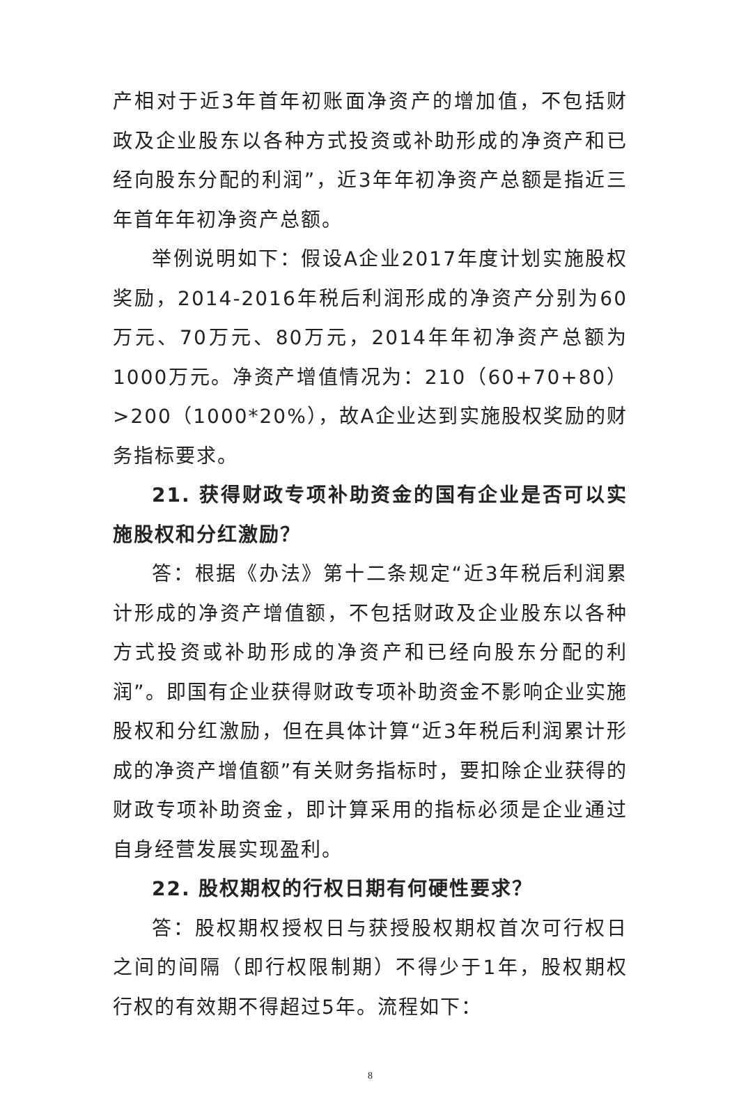产相对于近3年首年初账面净资产的增加值，不包括财政及企业股东以各种方式投资或补助形成的净资产和已经向股东分配的利润”，近3年年初净资产总额是指近三年首年年初净资产总额。
举例说明如下：假设A企业2017年度计划实施股权奖励，2014-2016年税后利润形成的净资产分别为60万元、70万元、80万元，2014年年初净资产总额为1000万元。净资产增值情况为：210（60+70+80）>200（1000*20%），故A企业达到实施股权奖励的财务指标要求。
21. 获得财政专项补助资金的国有企业是否可以实施股权和分红激励？
答：根据《办法》第十二条规定“近3年税后利润累计形成的净资产增值额，不包括财政及企业股东以各种方式投资或补助形成的净资产和已经向股东分配的利润”。即国有企业获得财政专项补助资金不影响企业实施股权和分红激励，但在具体计算“近3年税后利润累计形成的净资产增值额”有关财务指标时，要扣除企业获得的财政专项补助资金，即计算采用的指标必须是企业通过自身经营发展实现盈利。
22. 股权期权的行权日期有何硬性要求？
答：股权期权授权日与获授股权期权首次可行权日之间的间隔（即行权限制期）不得少于1年，股权期权行权的有效期不得超过5年。流程如下：
8